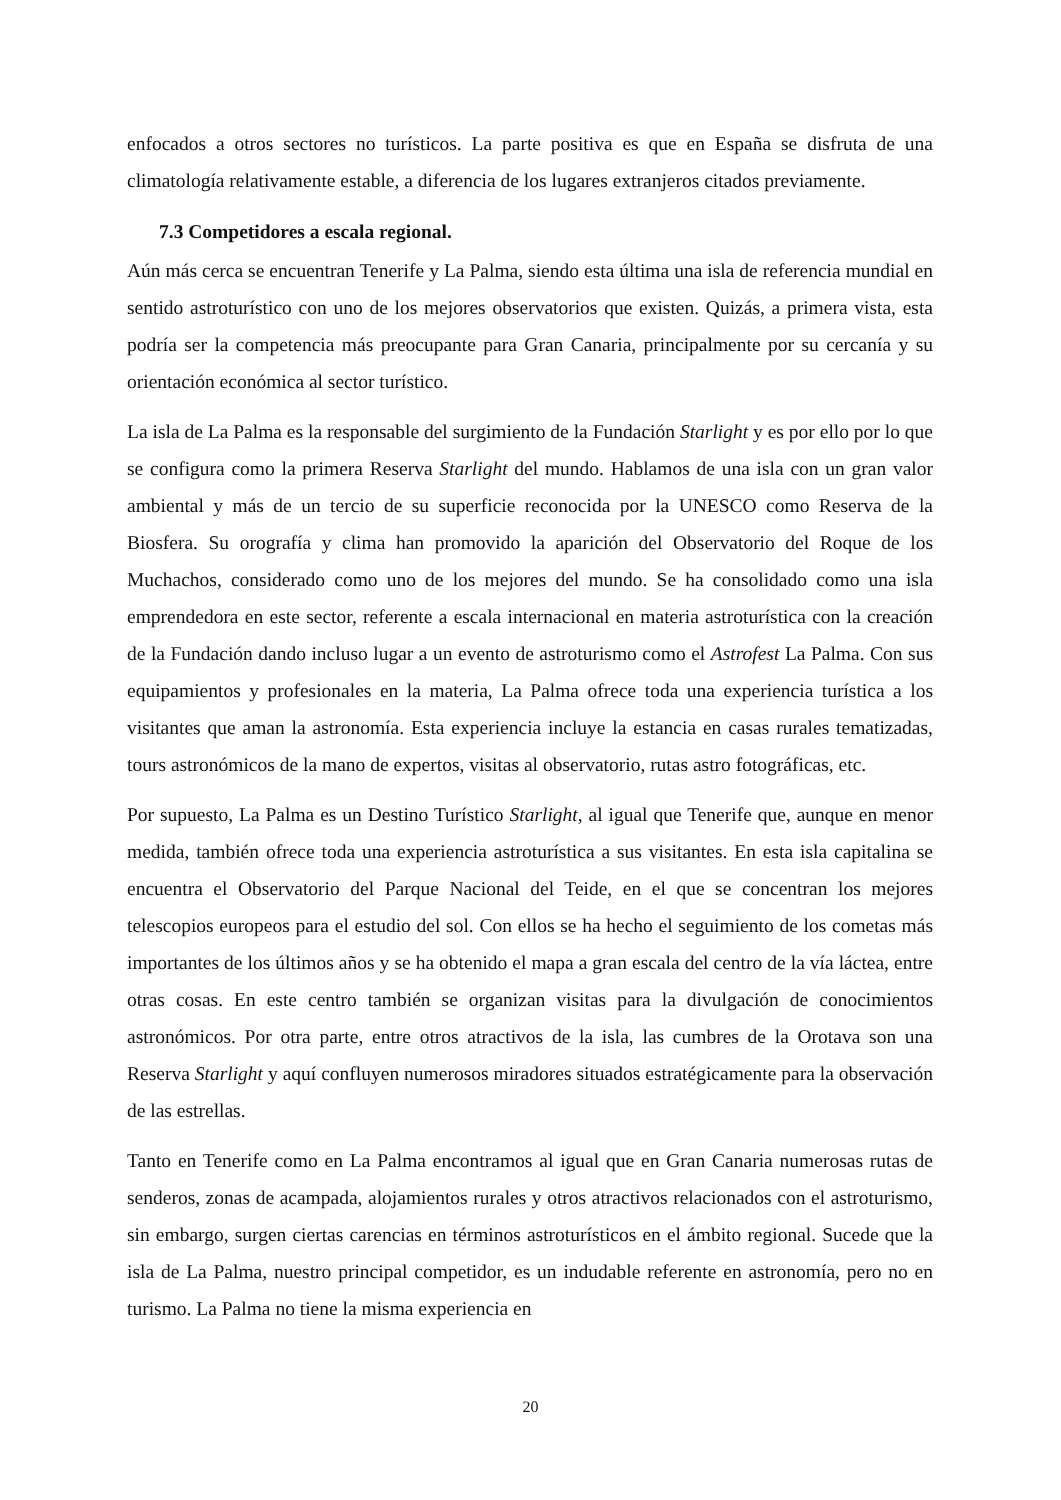enfocados a otros sectores no turísticos. La parte positiva es que en España se disfruta de una climatología relativamente estable, a diferencia de los lugares extranjeros citados previamente.
7.3 Competidores a escala regional.
Aún más cerca se encuentran Tenerife y La Palma, siendo esta última una isla de referencia mundial en sentido astroturístico con uno de los mejores observatorios que existen. Quizás, a primera vista, esta podría ser la competencia más preocupante para Gran Canaria, principalmente por su cercanía y su orientación económica al sector turístico.
La isla de La Palma es la responsable del surgimiento de la Fundación Starlight y es por ello por lo que se configura como la primera Reserva Starlight del mundo. Hablamos de una isla con un gran valor ambiental y más de un tercio de su superficie reconocida por la UNESCO como Reserva de la Biosfera. Su orografía y clima han promovido la aparición del Observatorio del Roque de los Muchachos, considerado como uno de los mejores del mundo. Se ha consolidado como una isla emprendedora en este sector, referente a escala internacional en materia astroturística con la creación de la Fundación dando incluso lugar a un evento de astroturismo como el Astrofest La Palma. Con sus equipamientos y profesionales en la materia, La Palma ofrece toda una experiencia turística a los visitantes que aman la astronomía. Esta experiencia incluye la estancia en casas rurales tematizadas, tours astronómicos de la mano de expertos, visitas al observatorio, rutas astro fotográficas, etc.
Por supuesto, La Palma es un Destino Turístico Starlight, al igual que Tenerife que, aunque en menor medida, también ofrece toda una experiencia astroturística a sus visitantes. En esta isla capitalina se encuentra el Observatorio del Parque Nacional del Teide, en el que se concentran los mejores telescopios europeos para el estudio del sol. Con ellos se ha hecho el seguimiento de los cometas más importantes de los últimos años y se ha obtenido el mapa a gran escala del centro de la vía láctea, entre otras cosas. En este centro también se organizan visitas para la divulgación de conocimientos astronómicos. Por otra parte, entre otros atractivos de la isla, las cumbres de la Orotava son una Reserva Starlight y aquí confluyen numerosos miradores situados estratégicamente para la observación de las estrellas.
Tanto en Tenerife como en La Palma encontramos al igual que en Gran Canaria numerosas rutas de senderos, zonas de acampada, alojamientos rurales y otros atractivos relacionados con el astroturismo, sin embargo, surgen ciertas carencias en términos astroturísticos en el ámbito regional. Sucede que la isla de La Palma, nuestro principal competidor, es un indudable referente en astronomía, pero no en turismo. La Palma no tiene la misma experiencia en
20